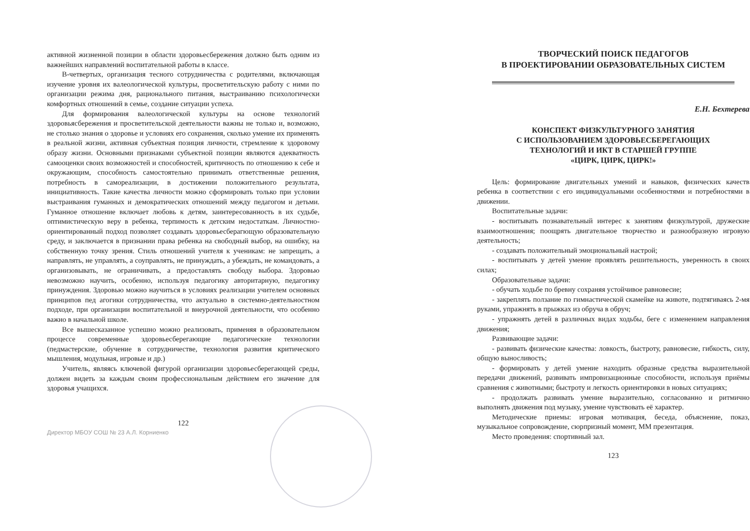активной жизненной позиции в области здоровьесбережения должно быть одним из важнейших направлений воспитательной работы в классе.
В-четвертых, организация тесного сотрудничества с родителями, включающая изучение уровня их валеологической культуры, просветительскую работу с ними по организации режима дня, рационального питания, выстраиванию психологически комфортных отношений в семье, создание ситуации успеха.
Для формирования валеологической культуры на основе технологий здоровьясбережения и просветительской деятельности важны не только и, возможно, не столько знания о здоровье и условиях его сохранения, сколько умение их применять в реальной жизни, активная субъектная позиция личности, стремление к здоровому образу жизни. Основными признаками субъектной позиции являются адекватность самооценки своих возможностей и способностей, критичность по отношению к себе и окружающим, способность самостоятельно принимать ответственные решения, потребность в самореализации, в достижении положительного результата, инициативность. Такие качества личности можно сформировать только при условии выстраивания гуманных и демократических отношений между педагогом и детьми. Гуманное отношение включает любовь к детям, заинтересованность в их судьбе, оптимистическую веру в ребенка, терпимость к детским недостаткам. Личностно-ориентированный подход позволяет создавать здоровьесберагющую образовательную среду, и заключается в признании права ребенка на свободный выбор, на ошибку, на собственную точку зрения. Стиль отношений учителя к ученикам: не запрещать, а направлять, не управлять, а соуправлять, не принуждать, а убеждать, не командовать, а организовывать, не ограничивать, а предоставлять свободу выбора. Здоровью невозможно научить, особенно, используя педагогику авторитарную, педагогику принуждения. Здоровью можно научиться в условиях реализации учителем основных принципов пед агогики сотрудничества, что актуально в системно-деятельностном подходе, при организации воспитательной и внеурочной деятельности, что особенно важно в начальной школе.
Все вышесказанное успешно можно реализовать, применяя в образовательном процессе современные здоровьесберегающие педагогические технологии (педмастерские, обучение в сотрудничестве, технология развития критического мышления, модульная, игровые и др.)
Учитель, являясь ключевой фигурой организации здоровьесберегающей среды, должен видеть за каждым своим профессиональным действием его значение для здоровья учащихся.
122
Директор МБОУ СОШ № 23 А.Л. Корниенко
ТВОРЧЕСКИЙ ПОИСК ПЕДАГОГОВ
В ПРОЕКТИРОВАНИИ ОБРАЗОВАТЕЛЬНЫХ СИСТЕМ
Е.Н. Бехтерева
КОНСПЕКТ ФИЗКУЛЬТУРНОГО ЗАНЯТИЯ
С ИСПОЛЬЗОВАНИЕМ ЗДОРОВЬЕСБЕРЕГАЮЩИХ
ТЕХНОЛОГИЙ И ИКТ В СТАРШЕЙ ГРУППЕ
«ЦИРК, ЦИРК, ЦИРК!»
Цель: формирование двигательных умений и навыков, физических качеств ребенка в соответствии с его индивидуальными особенностями и потребностями в движении.
Воспитательные задачи:
- воспитывать познавательный интерес к занятиям физкультурой, дружеские взаимоотношения; поощрять двигательное творчество и разнообразную игровую деятельность;
- создавать положительный эмоциональный настрой;
- воспитывать у детей умение проявлять решительность, уверенность в своих силах;
Образовательные задачи:
- обучать ходьбе по бревну сохраняя устойчивое равновесие;
- закреплять ползание по гимнастической скамейке на животе, подтягиваясь 2-мя руками, упражнять в прыжках из обруча в обруч;
- упражнять детей в различных видах ходьбы, беге с изменением направления движения;
Развивающие задачи:
- развивать физические качества: ловкость, быстроту, равновесие, гибкость, силу, общую выносливость;
- формировать у детей умение находить образные средства выразительной передачи движений, развивать импровизационные способности, используя приёмы сравнения с животными; быстроту и легкость ориентировки в новых ситуациях;
- продолжать развивать умение выразительно, согласованно и ритмично выполнять движения под музыку, умение чувствовать её характер.
Методические приемы: игровая мотивация, беседа, объяснение, показ, музыкальное сопровождение, сюрпризный момент, ММ презентация.
Место проведения: спортивный зал.
123